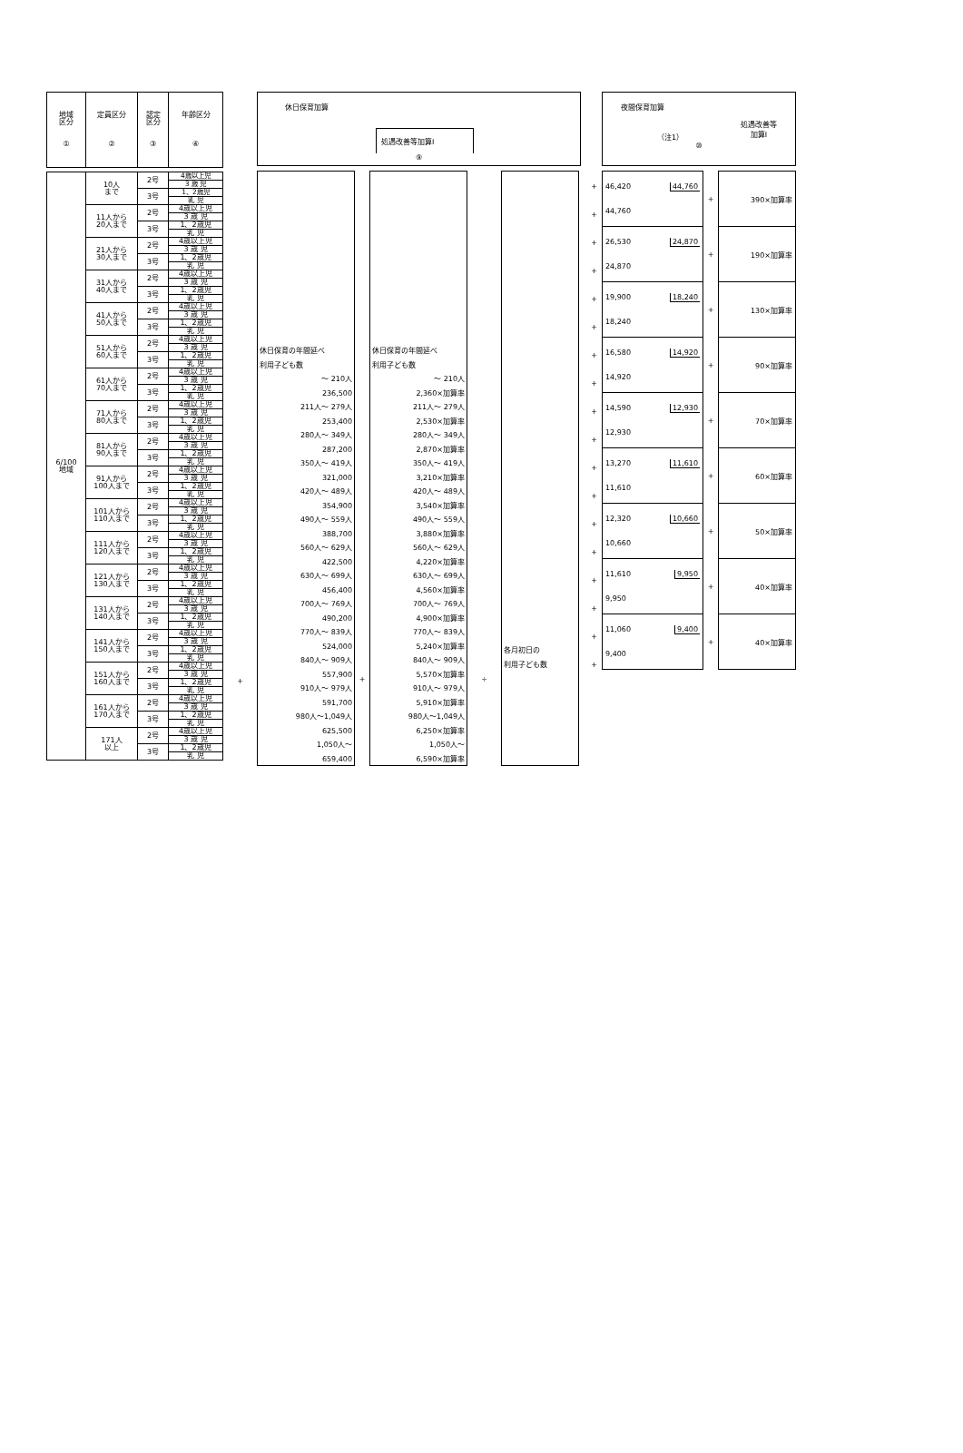| 地域 区分 ① | 定員区分 ② | 認定 区分 ③ | 年齢区分 ④ |
| --- | --- | --- | --- |
| 6/100 地域 | 10人 まで | 2号 | 4歳以上児 |
| | | | 3 歳 児 |
| | | 3号 | 1、2歳児 |
| | | | 乳 児 |
| | 11人から 20人まで | 2号 | 4歳以上児 |
| | | | 3 歳 児 |
| | | 3号 | 1、2歳児 |
| | | | 乳 児 |
| | 21人から 30人まで | 2号 | 4歳以上児 |
| | | | 3 歳 児 |
| | | 3号 | 1、2歳児 |
| | | | 乳 児 |
| | 31人から 40人まで | 2号 | 4歳以上児 |
| | | | 3 歳 児 |
| | | 3号 | 1、2歳児 |
| | | | 乳 児 |
| | 41人から 50人まで | 2号 | 4歳以上児 |
| | | | 3 歳 児 |
| | | 3号 | 1、2歳児 |
| | | | 乳 児 |
| | 51人から 60人まで | 2号 | 4歳以上児 |
| | | | 3 歳 児 |
| | | 3号 | 1、2歳児 |
| | | | 乳 児 |
| | 61人から 70人まで | 2号 | 4歳以上児 |
| | | | 3 歳 児 |
| | | 3号 | 1、2歳児 |
| | | | 乳 児 |
| | 71人から 80人まで | 2号 | 4歳以上児 |
| | | | 3 歳 児 |
| | | 3号 | 1、2歳児 |
| | | | 乳 児 |
| | 81人から 90人まで | 2号 | 4歳以上児 |
| | | | 3 歳 児 |
| | | 3号 | 1、2歳児 |
| | | | 乳 児 |
| | 91人から 100人まで | 2号 | 4歳以上児 |
| | | | 3 歳 児 |
| | | 3号 | 1、2歳児 |
| | | | 乳 児 |
| | 101人から 110人まで | 2号 | 4歳以上児 |
| | | | 3 歳 児 |
| | | 3号 | 1、2歳児 |
| | | | 乳 児 |
| | 111人から 120人まで | 2号 | 4歳以上児 |
| | | | 3 歳 児 |
| | | 3号 | 1、2歳児 |
| | | | 乳 児 |
| | 121人から 130人まで | 2号 | 4歳以上児 |
| | | | 3 歳 児 |
| | | 3号 | 1、2歳児 |
| | | | 乳 児 |
| | 131人から 140人まで | 2号 | 4歳以上児 |
| | | | 3 歳 児 |
| | | 3号 | 1、2歳児 |
| | | | 乳 児 |
| | 141人から 150人まで | 2号 | 4歳以上児 |
| | | | 3 歳 児 |
| | | 3号 | 1、2歳児 |
| | | | 乳 児 |
| | 151人から 160人まで | 2号 | 4歳以上児 |
| | | | 3 歳 児 |
| | | 3号 | 1、2歳児 |
| | | | 乳 児 |
| | 161人から 170人まで | 2号 | 4歳以上児 |
| | | | 3 歳 児 |
| | | 3号 | 1、2歳児 |
| | | | 乳 児 |
| | 171人 以上 | 2号 | 4歳以上児 |
| | | | 3 歳 児 |
| | | 3号 | 1、2歳児 |
| | | | 乳 児 |
+
休日保育加算
処遇改善等加算Ⅰ
⑨
休日保育の年間延べ
利用子ども数
～ 210人
236,500
211人～ 279人
253,400
280人～ 349人
287,200
350人～ 419人
321,000
420人～ 489人
354,900
490人～ 559人
388,700
560人～ 629人
422,500
630人～ 699人
456,400
700人～ 769人
490,200
770人～ 839人
524,000
840人～ 909人
557,900
910人～ 979人
591,700
980人～1,049人
625,500
1,050人～
659,400
+
休日保育の年間延べ
利用子ども数
～ 210人
2,360×加算率
211人～ 279人
2,530×加算率
280人～ 349人
2,870×加算率
350人～ 419人
3,210×加算率
420人～ 489人
3,540×加算率
490人～ 559人
3,880×加算率
560人～ 629人
4,220×加算率
630人～ 699人
4,560×加算率
700人～ 769人
4,900×加算率
770人～ 839人
5,240×加算率
840人～ 909人
5,570×加算率
910人～ 979人
5,910×加算率
980人～1,049人
6,250×加算率
1,050人～
6,590×加算率
÷
各月初日の
利用子ども数
+
+
+
+
+
+
+
+
+
+
+
+
+
+
+
+
+
+
夜間保育加算
（注1） 処遇改善等
加算Ⅰ
⑩
| 46,420 44,760 44,760 | + | 390×加算率 |
| 26,530 24,870 24,870 | + | 190×加算率 |
| 19,900 18,240 18,240 | + | 130×加算率 |
| 16,580 14,920 14,920 | + | 90×加算率 |
| 14,590 12,930 12,930 | + | 70×加算率 |
| 13,270 11,610 11,610 | + | 60×加算率 |
| 12,320 10,660 10,660 | + | 50×加算率 |
| 11,610 9,950 9,950 | + | 40×加算率 |
| 11,060 9,400 9,400 | + | 40×加算率 |